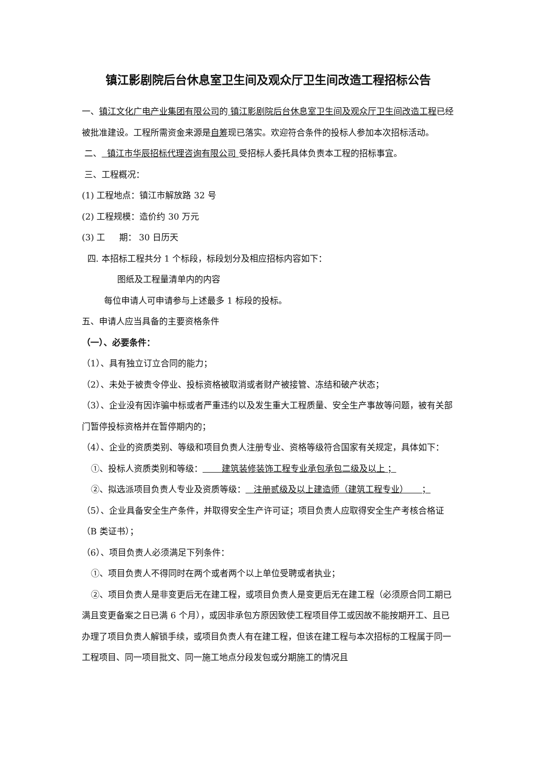镇江影剧院后台休息室卫生间及观众厅卫生间改造工程招标公告
一、镇江文化广电产业集团有限公司的 镇江影剧院后台休息室卫生间及观众厅卫生间改造工程已经被批准建设。工程所需资金来源是自筹现已落实。欢迎符合条件的投标人参加本次招标活动。
二、 镇江市华辰招标代理咨询有限公司 受招标人委托具体负责本工程的招标事宜。
三、工程概况：
(1) 工程地点：镇江市解放路 32 号
(2) 工程规模：造价约 30 万元
(3) 工 期： 30 日历天
四. 本招标工程共分 1 个标段，标段划分及相应招标内容如下：
图纸及工程量清单内的内容
每位申请人可申请参与上述最多 1 标段的投标。
五、申请人应当具备的主要资格条件
（一）、必要条件：
（1）、具有独立订立合同的能力；
（2）、未处于被责令停业、投标资格被取消或者财产被接管、冻结和破产状态；
（3）、企业没有因诈骗中标或者严重违约以及发生重大工程质量、安全生产事故等问题，被有关部门暂停投标资格并在暂停期内的；
（4）、企业的资质类别、等级和项目负责人注册专业、资格等级符合国家有关规定，具体如下：
①、投标人资质类别和等级： 建筑装修装饰工程专业承包承包二级及以上 ；
②、拟选派项目负责人专业及资质等级： 注册贰级及以上建造师（建筑工程专业） ；
（5）、企业具备安全生产条件，并取得安全生产许可证；项目负责人应取得安全生产考核合格证（B 类证书）；
（6）、项目负责人必须满足下列条件：
①、项目负责人不得同时在两个或者两个以上单位受聘或者执业；
②、项目负责人是非变更后无在建工程，或项目负责人是变更后无在建工程（必须原合同工期已满且变更备案之日已满 6 个月），或因非承包方原因致使工程项目停工或因故不能按期开工、且已办理了项目负责人解锁手续，或项目负责人有在建工程，但该在建工程与本次招标的工程属于同一工程项目、同一项目批文、同一施工地点分段发包或分期施工的情况且